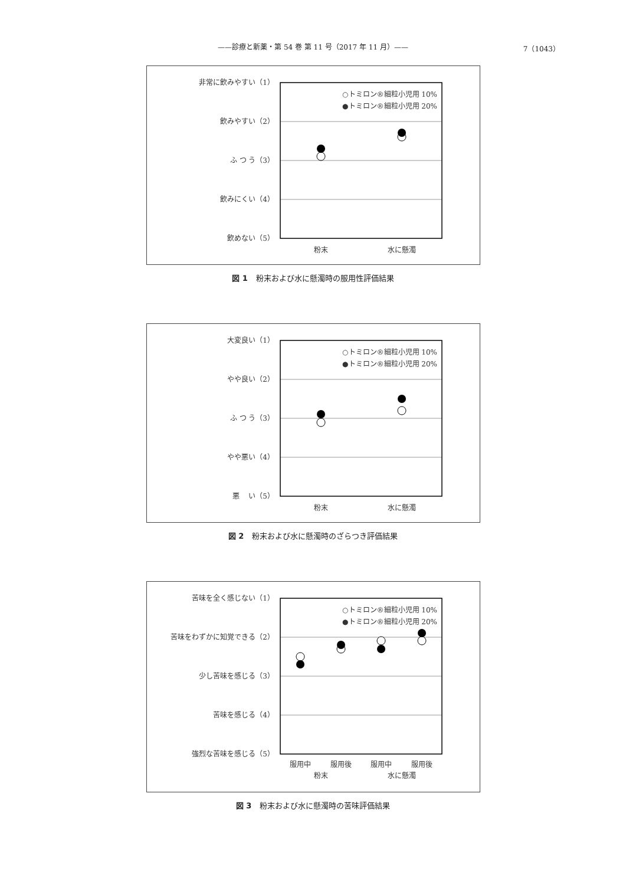——診療と新薬・第 54 巻 第 11 号（2017 年 11 月）——
7（1043）
非常に飲みやすい（1）
飲みやすい（2）
ふ つ う（3）
飲みにくい（4）
飲めない（5）
○トミロン®細粒小児用 10%
●トミロン®細粒小児用 20%
粉末
水に懸濁
図 1 粉末および水に懸濁時の服用性評価結果
大変良い（1）
やや良い（2）
ふ つ う（3）
やや悪い（4）
悪　 い（5）
○トミロン®細粒小児用 10%
●トミロン®細粒小児用 20%
粉末
水に懸濁
図 2 粉末および水に懸濁時のざらつき評価結果
苦味を全く感じない（1）
苦味をわずかに知覚できる（2）
少し苦味を感じる（3）
苦味を感じる（4）
強烈な苦味を感じる（5）
○トミロン®細粒小児用 10%
●トミロン®細粒小児用 20%
服用中
服用後
服用中
服用後
粉末
水に懸濁
図 3 粉末および水に懸濁時の苦味評価結果